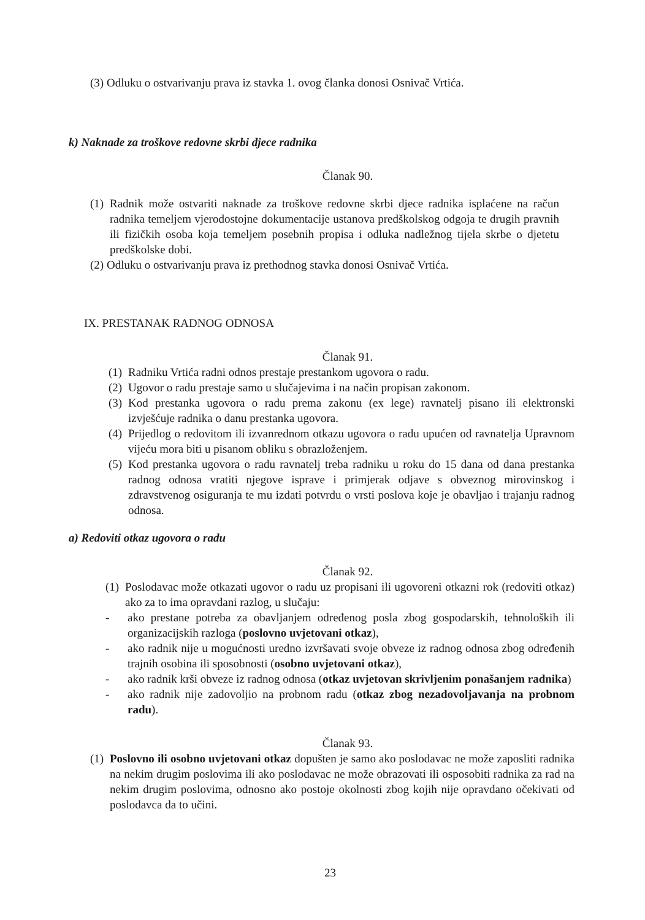(3) Odluku o ostvarivanju prava iz stavka 1. ovog članka donosi Osnivač Vrtića.
k) Naknade za troškove redovne skrbi djece radnika
Članak 90.
(1) Radnik može ostvariti naknade za troškove redovne skrbi djece radnika isplaćene na račun radnika temeljem vjerodostojne dokumentacije ustanova predškolskog odgoja te drugih pravnih ili fizičkih osoba koja temeljem posebnih propisa i odluka nadležnog tijela skrbe o djetetu predškolske dobi.
(2) Odluku o ostvarivanju prava iz prethodnog stavka donosi Osnivač Vrtića.
IX. PRESTANAK RADNOG ODNOSA
Članak 91.
(1) Radniku Vrtića radni odnos prestaje prestankom ugovora o radu.
(2) Ugovor o radu prestaje samo u slučajevima i na način propisan zakonom.
(3) Kod prestanka ugovora o radu prema zakonu (ex lege) ravnatelj pisano ili elektronski izvješćuje radnika o danu prestanka ugovora.
(4) Prijedlog o redovitom ili izvanrednom otkazu ugovora o radu upućen od ravnatelja Upravnom vijeću mora biti u pisanom obliku s obrazloženjem.
(5) Kod prestanka ugovora o radu ravnatelj treba radniku u roku do 15 dana od dana prestanka radnog odnosa vratiti njegove isprave i primjerak odjave s obveznog mirovinskog i zdravstvenog osiguranja te mu izdati potvrdu o vrsti poslova koje je obavljao i trajanju radnog odnosa.
a) Redoviti otkaz ugovora o radu
Članak 92.
(1) Poslodavac može otkazati ugovor o radu uz propisani ili ugovoreni otkazni rok (redoviti otkaz) ako za to ima opravdani razlog, u slučaju:
- ako prestane potreba za obavljanjem određenog posla zbog gospodarskih, tehnoloških ili organizacijskih razloga (poslovno uvjetovani otkaz),
- ako radnik nije u mogućnosti uredno izvršavati svoje obveze iz radnog odnosa zbog određenih trajnih osobina ili sposobnosti (osobno uvjetovani otkaz),
- ako radnik krši obveze iz radnog odnosa (otkaz uvjetovan skrivljenim ponašanjem radnika)
- ako radnik nije zadovoljio na probnom radu (otkaz zbog nezadovoljavanja na probnom radu).
Članak 93.
(1) Poslovno ili osobno uvjetovani otkaz dopušten je samo ako poslodavac ne može zaposliti radnika na nekim drugim poslovima ili ako poslodavac ne može obrazovati ili osposobiti radnika za rad na nekim drugim poslovima, odnosno ako postoje okolnosti zbog kojih nije opravdano očekivati od poslodavca da to učini.
23